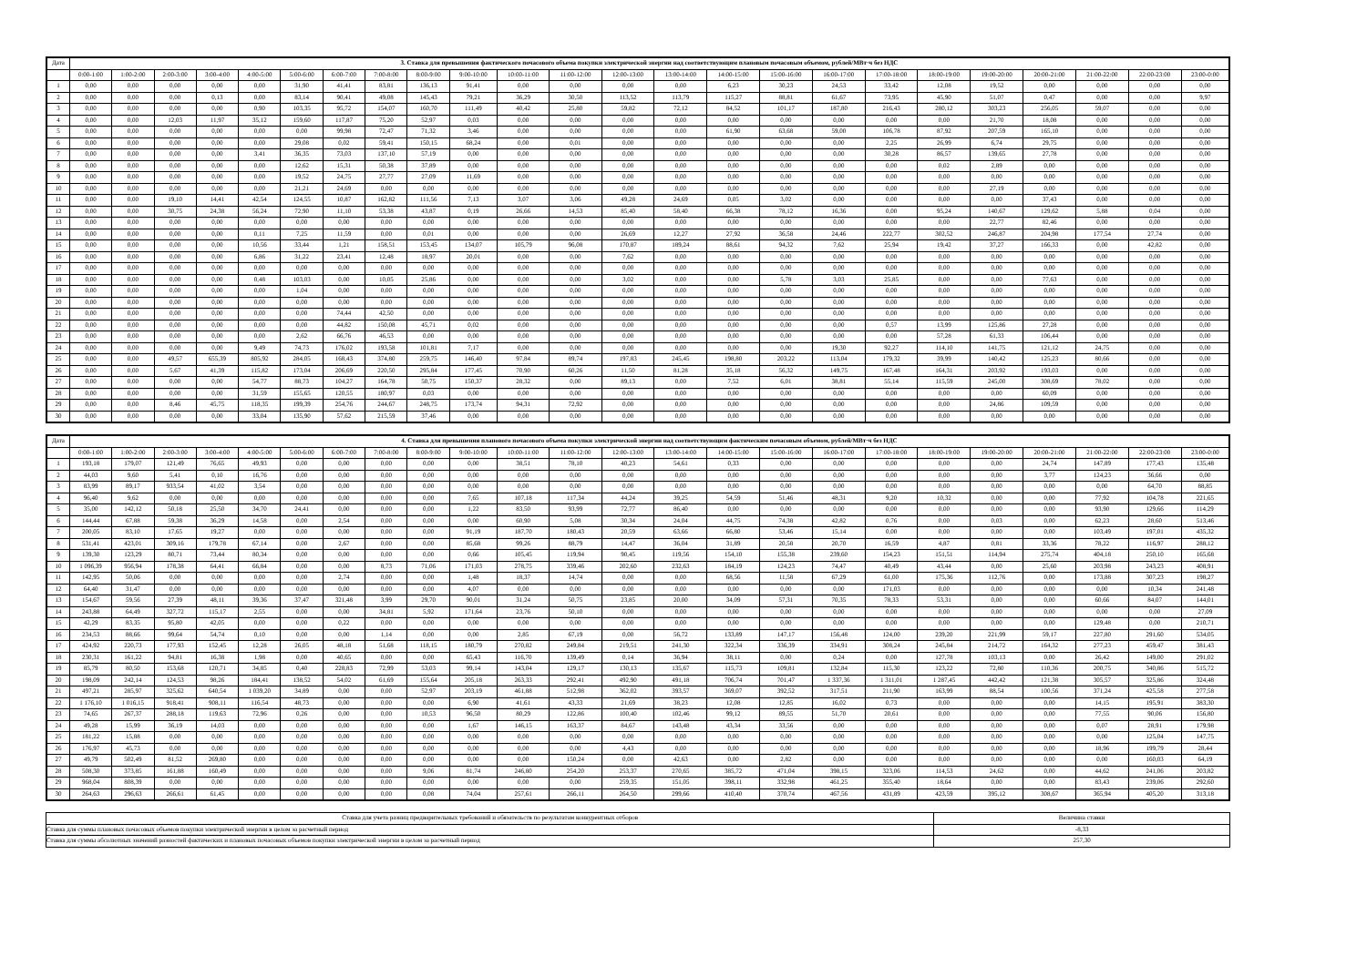| Дата | 3. Ставка для превышения фактического почасового объема покупки электрической энергии над соответствующим плановым почасовым объемом, рублей/МВт·ч без НДС | | | | | | | | | | | | | | | | | | | | | | | |
| --- | --- | --- | --- | --- | --- | --- | --- | --- | --- | --- | --- | --- | --- | --- | --- | --- | --- | --- | --- | --- | --- | --- | --- | --- |
| | 0:00-1:00 | 1:00-2:00 | 2:00-3:00 | 3:00-4:00 | 4:00-5:00 | 5:00-6:00 | 6:00-7:00 | 7:00-8:00 | 8:00-9:00 | 9:00-10:00 | 10:00-11:00 | 11:00-12:00 | 12:00-13:00 | 13:00-14:00 | 14:00-15:00 | 15:00-16:00 | 16:00-17:00 | 17:00-18:00 | 18:00-19:00 | 19:00-20:00 | 20:00-21:00 | 21:00-22:00 | 22:00-23:00 | 23:00-0:00 |
| 1 | 0,00 | 0,00 | 0,00 | 0,00 | 0,00 | 31,90 | 41,41 | 83,81 | 136,13 | 91,41 | 0,00 | 0,00 | 0,00 | 0,00 | 6,23 | 30,23 | 24,53 | 33,42 | 12,08 | 19,52 | 0,00 | 0,00 | 0,00 | 0,00 |
| 2 | 0,00 | 0,00 | 0,00 | 0,13 | 0,00 | 83,14 | 90,41 | 49,08 | 145,43 | 79,21 | 36,29 | 30,50 | 113,52 | 113,79 | 115,27 | 88,81 | 61,67 | 73,95 | 45,90 | 51,07 | 0,47 | 0,00 | 0,00 | 9,97 |
| 3 | 0,00 | 0,00 | 0,00 | 0,00 | 0,90 | 103,35 | 95,72 | 154,07 | 160,70 | 111,49 | 40,42 | 25,80 | 59,82 | 72,12 | 84,52 | 101,17 | 187,80 | 216,43 | 280,12 | 303,23 | 256,05 | 59,07 | 0,00 | 0,00 |
| 4 | 0,00 | 0,00 | 12,03 | 11,97 | 35,12 | 159,60 | 117,87 | 75,20 | 52,97 | 0,03 | 0,00 | 0,00 | 0,00 | 0,00 | 0,00 | 0,00 | 0,00 | 0,00 | 0,00 | 21,70 | 18,08 | 0,00 | 0,00 | 0,00 |
| 5 | 0,00 | 0,00 | 0,00 | 0,00 | 0,00 | 0,00 | 99,98 | 72,47 | 71,32 | 3,46 | 0,00 | 0,00 | 0,00 | 0,00 | 61,90 | 63,68 | 59,00 | 106,78 | 87,92 | 207,59 | 165,10 | 0,00 | 0,00 | 0,00 |
| 6 | 0,00 | 0,00 | 0,00 | 0,00 | 0,00 | 29,08 | 0,02 | 59,41 | 150,15 | 68,24 | 0,00 | 0,01 | 0,00 | 0,00 | 0,00 | 0,00 | 0,00 | 2,25 | 26,99 | 6,74 | 29,75 | 0,00 | 0,00 | 0,00 |
| 7 | 0,00 | 0,00 | 0,00 | 0,00 | 3,41 | 36,35 | 73,03 | 137,10 | 57,19 | 0,00 | 0,00 | 0,00 | 0,00 | 0,00 | 0,00 | 0,00 | 0,00 | 30,28 | 86,57 | 139,65 | 27,78 | 0,00 | 0,00 | 0,00 |
| 8 | 0,00 | 0,00 | 0,00 | 0,00 | 0,00 | 12,62 | 15,31 | 50,38 | 37,89 | 0,00 | 0,00 | 0,00 | 0,00 | 0,00 | 0,00 | 0,00 | 0,00 | 0,00 | 0,02 | 2,89 | 0,00 | 0,00 | 0,00 | 0,00 |
| 9 | 0,00 | 0,00 | 0,00 | 0,00 | 0,00 | 19,52 | 24,75 | 27,77 | 27,09 | 11,69 | 0,00 | 0,00 | 0,00 | 0,00 | 0,00 | 0,00 | 0,00 | 0,00 | 0,00 | 0,00 | 0,00 | 0,00 | 0,00 | 0,00 |
| 10 | 0,00 | 0,00 | 0,00 | 0,00 | 0,00 | 21,21 | 24,69 | 0,00 | 0,00 | 0,00 | 0,00 | 0,00 | 0,00 | 0,00 | 0,00 | 0,00 | 0,00 | 0,00 | 0,00 | 27,19 | 0,00 | 0,00 | 0,00 | 0,00 |
| 11 | 0,00 | 0,00 | 19,10 | 14,41 | 42,54 | 124,55 | 10,87 | 162,82 | 111,56 | 7,13 | 3,07 | 3,06 | 49,28 | 24,69 | 0,05 | 3,02 | 0,00 | 0,00 | 0,00 | 0,00 | 37,43 | 0,00 | 0,00 | 0,00 |
| 12 | 0,00 | 0,00 | 30,75 | 24,38 | 56,24 | 72,90 | 11,10 | 53,38 | 43,87 | 0,19 | 26,66 | 14,53 | 85,40 | 58,40 | 66,38 | 78,12 | 16,36 | 0,00 | 95,24 | 140,67 | 129,62 | 5,88 | 0,04 | 0,00 |
| 13 | 0,00 | 0,00 | 0,00 | 0,00 | 0,00 | 0,00 | 0,00 | 0,00 | 0,00 | 0,00 | 0,00 | 0,00 | 0,00 | 0,00 | 0,00 | 0,00 | 0,00 | 0,00 | 0,00 | 22,77 | 82,46 | 0,00 | 0,00 | 0,00 |
| 14 | 0,00 | 0,00 | 0,00 | 0,00 | 0,11 | 7,25 | 11,59 | 0,00 | 0,01 | 0,00 | 0,00 | 0,00 | 26,69 | 12,27 | 27,92 | 36,58 | 24,46 | 222,77 | 302,52 | 246,87 | 204,98 | 177,54 | 27,74 | 0,00 |
| 15 | 0,00 | 0,00 | 0,00 | 0,00 | 10,56 | 33,44 | 1,21 | 158,51 | 153,45 | 134,07 | 105,79 | 96,08 | 170,87 | 189,24 | 88,61 | 94,32 | 7,62 | 25,94 | 19,42 | 37,27 | 166,33 | 0,00 | 42,82 | 0,00 |
| 16 | 0,00 | 0,00 | 0,00 | 0,00 | 6,86 | 31,22 | 23,41 | 12,48 | 18,97 | 20,01 | 0,00 | 0,00 | 7,62 | 0,00 | 0,00 | 0,00 | 0,00 | 0,00 | 0,00 | 0,00 | 0,00 | 0,00 | 0,00 | 0,00 |
| 17 | 0,00 | 0,00 | 0,00 | 0,00 | 0,00 | 0,00 | 0,00 | 0,00 | 0,00 | 0,00 | 0,00 | 0,00 | 0,00 | 0,00 | 0,00 | 0,00 | 0,00 | 0,00 | 0,00 | 0,00 | 0,00 | 0,00 | 0,00 | 0,00 |
| 18 | 0,00 | 0,00 | 0,00 | 0,00 | 0,48 | 103,03 | 0,00 | 10,05 | 25,86 | 0,00 | 0,00 | 0,00 | 3,02 | 0,00 | 0,00 | 5,78 | 3,03 | 25,85 | 0,00 | 0,00 | 77,63 | 0,00 | 0,00 | 0,00 |
| 19 | 0,00 | 0,00 | 0,00 | 0,00 | 0,00 | 1,04 | 0,00 | 0,00 | 0,00 | 0,00 | 0,00 | 0,00 | 0,00 | 0,00 | 0,00 | 0,00 | 0,00 | 0,00 | 0,00 | 0,00 | 0,00 | 0,00 | 0,00 | 0,00 |
| 20 | 0,00 | 0,00 | 0,00 | 0,00 | 0,00 | 0,00 | 0,00 | 0,00 | 0,00 | 0,00 | 0,00 | 0,00 | 0,00 | 0,00 | 0,00 | 0,00 | 0,00 | 0,00 | 0,00 | 0,00 | 0,00 | 0,00 | 0,00 | 0,00 |
| 21 | 0,00 | 0,00 | 0,00 | 0,00 | 0,00 | 0,00 | 74,44 | 42,50 | 0,00 | 0,00 | 0,00 | 0,00 | 0,00 | 0,00 | 0,00 | 0,00 | 0,00 | 0,00 | 0,00 | 0,00 | 0,00 | 0,00 | 0,00 | 0,00 |
| 22 | 0,00 | 0,00 | 0,00 | 0,00 | 0,00 | 0,00 | 44,82 | 150,08 | 45,71 | 0,02 | 0,00 | 0,00 | 0,00 | 0,00 | 0,00 | 0,00 | 0,00 | 0,57 | 13,99 | 125,86 | 27,28 | 0,00 | 0,00 | 0,00 |
| 23 | 0,00 | 0,00 | 0,00 | 0,00 | 0,00 | 2,62 | 66,76 | 46,53 | 0,00 | 0,00 | 0,00 | 0,00 | 0,00 | 0,00 | 0,00 | 0,00 | 0,00 | 0,00 | 57,28 | 61,33 | 106,44 | 0,00 | 0,00 | 0,00 |
| 24 | 0,00 | 0,00 | 0,00 | 0,00 | 9,49 | 74,73 | 176,02 | 193,58 | 101,81 | 7,17 | 0,00 | 0,00 | 0,00 | 0,00 | 0,00 | 0,00 | 19,30 | 92,27 | 114,10 | 141,75 | 121,12 | 24,75 | 0,00 | 0,00 |
| 25 | 0,00 | 0,00 | 49,57 | 655,39 | 805,92 | 284,05 | 168,43 | 374,80 | 259,75 | 146,40 | 97,84 | 89,74 | 197,83 | 245,45 | 198,80 | 203,22 | 113,04 | 179,32 | 39,99 | 140,42 | 125,23 | 80,66 | 0,00 | 0,00 |
| 26 | 0,00 | 0,00 | 5,67 | 41,39 | 115,82 | 173,04 | 206,69 | 220,50 | 295,84 | 177,45 | 70,90 | 60,26 | 11,50 | 81,28 | 35,18 | 56,32 | 149,75 | 167,48 | 164,31 | 203,92 | 193,03 | 0,00 | 0,00 | 0,00 |
| 27 | 0,00 | 0,00 | 0,00 | 0,00 | 54,77 | 88,73 | 104,27 | 164,78 | 50,75 | 150,37 | 28,32 | 0,00 | 89,13 | 0,00 | 7,52 | 6,01 | 38,81 | 55,14 | 115,59 | 245,00 | 308,69 | 78,02 | 0,00 | 0,00 |
| 28 | 0,00 | 0,00 | 0,00 | 0,00 | 31,59 | 155,65 | 120,55 | 180,97 | 0,03 | 0,00 | 0,00 | 0,00 | 0,00 | 0,00 | 0,00 | 0,00 | 0,00 | 0,00 | 0,00 | 0,00 | 60,09 | 0,00 | 0,00 | 0,00 |
| 29 | 0,00 | 0,00 | 8,46 | 45,75 | 118,35 | 199,39 | 254,76 | 244,67 | 248,75 | 173,74 | 94,31 | 72,92 | 0,00 | 0,00 | 0,00 | 0,00 | 0,00 | 0,00 | 0,00 | 24,86 | 109,59 | 0,00 | 0,00 | 0,00 |
| 30 | 0,00 | 0,00 | 0,00 | 0,00 | 33,04 | 135,90 | 57,62 | 215,59 | 37,46 | 0,00 | 0,00 | 0,00 | 0,00 | 0,00 | 0,00 | 0,00 | 0,00 | 0,00 | 0,00 | 0,00 | 0,00 | 0,00 | 0,00 | 0,00 |
| Дата | 4. Ставка для превышения планового почасового объема покупки электрической энергии над соответствующим фактическим почасовым объемом, рублей/МВт·ч без НДС | | | | | | | | | | | | | | | | | | | | | | | |
| --- | --- | --- | --- | --- | --- | --- | --- | --- | --- | --- | --- | --- | --- | --- | --- | --- | --- | --- | --- | --- | --- | --- | --- | --- |
| | 0:00-1:00 | 1:00-2:00 | 2:00-3:00 | 3:00-4:00 | 4:00-5:00 | 5:00-6:00 | 6:00-7:00 | 7:00-8:00 | 8:00-9:00 | 9:00-10:00 | 10:00-11:00 | 11:00-12:00 | 12:00-13:00 | 13:00-14:00 | 14:00-15:00 | 15:00-16:00 | 16:00-17:00 | 17:00-18:00 | 18:00-19:00 | 19:00-20:00 | 20:00-21:00 | 21:00-22:00 | 22:00-23:00 | 23:00-0:00 |
| 1 | 193,18 | 179,07 | 121,49 | 76,65 | 49,93 | 0,00 | 0,00 | 0,00 | 0,00 | 0,00 | 38,51 | 78,10 | 40,23 | 54,61 | 0,33 | 0,00 | 0,00 | 0,00 | 0,00 | 0,00 | 24,74 | 147,89 | 177,43 | 135,48 |
| 2 | 44,03 | 9,60 | 5,41 | 0,10 | 16,76 | 0,00 | 0,00 | 0,00 | 0,00 | 0,00 | 0,00 | 0,00 | 0,00 | 0,00 | 0,00 | 0,00 | 0,00 | 0,00 | 0,00 | 0,00 | 3,77 | 124,23 | 36,66 | 0,00 |
| 3 | 83,99 | 89,17 | 933,54 | 41,02 | 3,54 | 0,00 | 0,00 | 0,00 | 0,00 | 0,00 | 0,00 | 0,00 | 0,00 | 0,00 | 0,00 | 0,00 | 0,00 | 0,00 | 0,00 | 0,00 | 0,00 | 0,00 | 64,70 | 88,85 |
| 4 | 96,40 | 9,62 | 0,00 | 0,00 | 0,00 | 0,00 | 0,00 | 0,00 | 0,00 | 7,65 | 107,18 | 117,34 | 44,24 | 39,25 | 54,59 | 51,46 | 48,31 | 9,20 | 10,32 | 0,00 | 0,00 | 77,92 | 104,78 | 221,65 |
| 5 | 35,00 | 142,12 | 50,18 | 25,50 | 34,70 | 24,41 | 0,00 | 0,00 | 0,00 | 1,22 | 83,50 | 93,99 | 72,77 | 86,40 | 0,00 | 0,00 | 0,00 | 0,00 | 0,00 | 0,00 | 0,00 | 93,90 | 129,66 | 114,29 |
| 6 | 144,44 | 67,88 | 59,38 | 36,29 | 14,58 | 0,00 | 2,54 | 0,00 | 0,00 | 0,00 | 60,90 | 5,08 | 30,34 | 24,04 | 44,75 | 74,38 | 42,82 | 0,76 | 0,00 | 0,03 | 0,00 | 62,23 | 28,60 | 513,46 |
| 7 | 200,05 | 83,10 | 17,65 | 19,27 | 0,00 | 0,00 | 0,00 | 0,00 | 0,00 | 91,19 | 187,70 | 180,43 | 20,59 | 63,66 | 66,80 | 53,46 | 15,14 | 0,00 | 0,00 | 0,00 | 0,00 | 103,49 | 197,01 | 435,32 |
| 8 | 531,41 | 423,01 | 309,16 | 179,78 | 67,14 | 0,00 | 2,67 | 0,00 | 0,00 | 85,68 | 99,26 | 88,79 | 14,47 | 36,04 | 31,89 | 20,58 | 20,70 | 16,59 | 4,87 | 0,81 | 33,36 | 78,22 | 116,97 | 288,12 |
| 9 | 139,30 | 123,29 | 80,71 | 73,44 | 80,34 | 0,00 | 0,00 | 0,00 | 0,00 | 0,66 | 105,45 | 119,94 | 90,45 | 119,56 | 154,10 | 155,38 | 239,60 | 154,23 | 151,51 | 114,94 | 275,74 | 404,18 | 250,10 | 165,68 |
| 10 | 1 096,39 | 956,94 | 178,38 | 64,41 | 66,84 | 0,00 | 0,00 | 8,73 | 71,06 | 171,03 | 278,75 | 339,46 | 202,60 | 232,63 | 184,19 | 124,23 | 74,47 | 40,49 | 43,44 | 0,00 | 25,60 | 203,98 | 243,23 | 408,91 |
| 11 | 142,95 | 50,06 | 0,00 | 0,00 | 0,00 | 0,00 | 2,74 | 0,00 | 0,00 | 1,48 | 18,37 | 14,74 | 0,00 | 0,00 | 68,56 | 11,58 | 67,29 | 61,00 | 175,36 | 112,76 | 0,00 | 173,88 | 307,23 | 198,27 |
| 12 | 64,40 | 31,47 | 0,00 | 0,00 | 0,00 | 0,00 | 0,00 | 0,00 | 0,00 | 4,07 | 0,00 | 0,00 | 0,00 | 0,00 | 0,00 | 0,00 | 0,00 | 171,03 | 0,00 | 0,00 | 0,00 | 0,00 | 10,34 | 241,48 |
| 13 | 154,67 | 59,56 | 27,39 | 48,11 | 39,36 | 37,47 | 321,48 | 3,99 | 29,70 | 90,01 | 31,24 | 50,75 | 23,85 | 20,00 | 34,09 | 57,31 | 70,35 | 78,33 | 53,31 | 0,00 | 0,00 | 60,66 | 84,07 | 144,01 |
| 14 | 243,88 | 64,49 | 327,72 | 115,17 | 2,55 | 0,00 | 0,00 | 34,81 | 5,92 | 171,64 | 23,76 | 50,10 | 0,00 | 0,00 | 0,00 | 0,00 | 0,00 | 0,00 | 0,00 | 0,00 | 0,00 | 0,00 | 0,00 | 27,09 |
| 15 | 42,29 | 83,35 | 95,80 | 42,05 | 0,00 | 0,00 | 0,22 | 0,00 | 0,00 | 0,00 | 0,00 | 0,00 | 0,00 | 0,00 | 0,00 | 0,00 | 0,00 | 0,00 | 0,00 | 0,00 | 0,00 | 129,48 | 0,00 | 210,71 |
| 16 | 234,53 | 88,66 | 99,64 | 54,74 | 0,10 | 0,00 | 0,00 | 1,14 | 0,00 | 0,00 | 2,85 | 67,19 | 0,00 | 56,72 | 133,89 | 147,17 | 156,48 | 124,00 | 239,20 | 221,99 | 59,17 | 227,80 | 291,60 | 534,05 |
| 17 | 424,92 | 220,73 | 177,93 | 152,45 | 12,28 | 26,05 | 48,18 | 51,68 | 118,15 | 180,79 | 270,82 | 249,84 | 219,51 | 241,30 | 322,34 | 336,39 | 334,91 | 308,24 | 245,84 | 214,72 | 164,32 | 277,23 | 459,47 | 381,43 |
| 18 | 230,31 | 161,22 | 94,81 | 16,38 | 1,98 | 0,00 | 40,65 | 0,00 | 0,00 | 65,43 | 116,70 | 139,49 | 0,14 | 36,94 | 38,11 | 0,00 | 0,24 | 0,00 | 127,78 | 103,13 | 0,00 | 26,42 | 149,00 | 291,02 |
| 19 | 85,79 | 80,50 | 153,68 | 120,71 | 34,85 | 0,40 | 228,83 | 72,99 | 53,03 | 99,14 | 143,04 | 129,17 | 130,13 | 135,67 | 115,73 | 109,81 | 132,84 | 115,30 | 123,22 | 72,80 | 110,36 | 200,75 | 340,86 | 515,72 |
| 20 | 198,09 | 242,14 | 124,53 | 98,26 | 184,41 | 138,52 | 54,02 | 61,69 | 155,64 | 205,18 | 263,33 | 292,41 | 492,90 | 491,18 | 706,74 | 701,47 | 1 337,36 | 1 311,01 | 1 287,45 | 442,42 | 121,38 | 305,57 | 325,86 | 324,48 |
| 21 | 497,21 | 285,97 | 325,62 | 640,54 | 1 039,20 | 34,89 | 0,00 | 0,00 | 52,97 | 203,19 | 461,88 | 512,98 | 362,02 | 393,57 | 369,07 | 392,52 | 317,51 | 211,90 | 163,99 | 88,54 | 100,56 | 371,24 | 425,58 | 277,58 |
| 22 | 1 176,10 | 1 016,15 | 918,41 | 908,11 | 116,54 | 48,73 | 0,00 | 0,00 | 0,00 | 6,90 | 41,61 | 43,33 | 21,69 | 38,23 | 12,08 | 12,85 | 16,02 | 0,73 | 0,00 | 0,00 | 0,00 | 14,15 | 195,91 | 383,30 |
| 23 | 74,65 | 267,37 | 288,18 | 119,63 | 72,96 | 0,26 | 0,00 | 0,00 | 10,53 | 96,50 | 80,29 | 122,86 | 100,40 | 102,46 | 99,12 | 89,55 | 51,70 | 20,61 | 0,00 | 0,00 | 0,00 | 77,55 | 90,06 | 156,80 |
| 24 | 49,28 | 15,99 | 36,19 | 14,03 | 0,00 | 0,00 | 0,00 | 0,00 | 0,00 | 1,67 | 146,15 | 163,37 | 84,67 | 143,48 | 43,34 | 33,56 | 0,00 | 0,00 | 0,00 | 0,00 | 0,00 | 0,07 | 28,91 | 179,98 |
| 25 | 181,22 | 15,88 | 0,00 | 0,00 | 0,00 | 0,00 | 0,00 | 0,00 | 0,00 | 0,00 | 0,00 | 0,00 | 0,00 | 0,00 | 0,00 | 0,00 | 0,00 | 0,00 | 0,00 | 0,00 | 0,00 | 0,00 | 125,04 | 147,75 |
| 26 | 176,97 | 45,73 | 0,00 | 0,00 | 0,00 | 0,00 | 0,00 | 0,00 | 0,00 | 0,00 | 0,00 | 0,00 | 4,43 | 0,00 | 0,00 | 0,00 | 0,00 | 0,00 | 0,00 | 0,00 | 0,00 | 18,96 | 199,79 | 28,44 |
| 27 | 49,79 | 502,49 | 81,52 | 269,80 | 0,00 | 0,00 | 0,00 | 0,00 | 0,00 | 0,00 | 0,00 | 150,24 | 0,00 | 42,63 | 0,00 | 2,82 | 0,00 | 0,00 | 0,00 | 0,00 | 0,00 | 0,00 | 160,03 | 64,19 |
| 28 | 508,30 | 373,85 | 161,88 | 160,49 | 0,00 | 0,00 | 0,00 | 0,00 | 9,06 | 81,74 | 246,80 | 254,20 | 253,37 | 270,65 | 385,72 | 471,04 | 398,15 | 323,06 | 114,53 | 24,62 | 0,00 | 44,62 | 241,06 | 203,82 |
| 29 | 968,04 | 808,39 | 0,00 | 0,00 | 0,00 | 0,00 | 0,00 | 0,00 | 0,00 | 0,00 | 0,00 | 0,00 | 259,35 | 151,05 | 398,11 | 332,98 | 461,25 | 355,40 | 18,64 | 0,00 | 0,00 | 83,43 | 239,06 | 292,60 |
| 30 | 264,63 | 296,63 | 266,61 | 61,45 | 0,00 | 0,00 | 0,00 | 0,00 | 0,08 | 74,04 | 257,61 | 266,11 | 264,50 | 299,66 | 410,40 | 370,74 | 467,56 | 431,89 | 423,59 | 395,12 | 308,67 | 365,94 | 405,20 | 313,18 |
| Ставка для учета разниц предварительных требований и обязательств по результатам конкурентных отборов | Величина ставки |
| --- | --- |
| Ставка для суммы плановых почасовых объемов покупки электрической энергии в целом за расчетный период | -8,33 |
| Ставка для суммы абсолютных значений разностей фактических и плановых почасовых объемов покупки электрической энергии в целом за расчетный период | 257,30 |